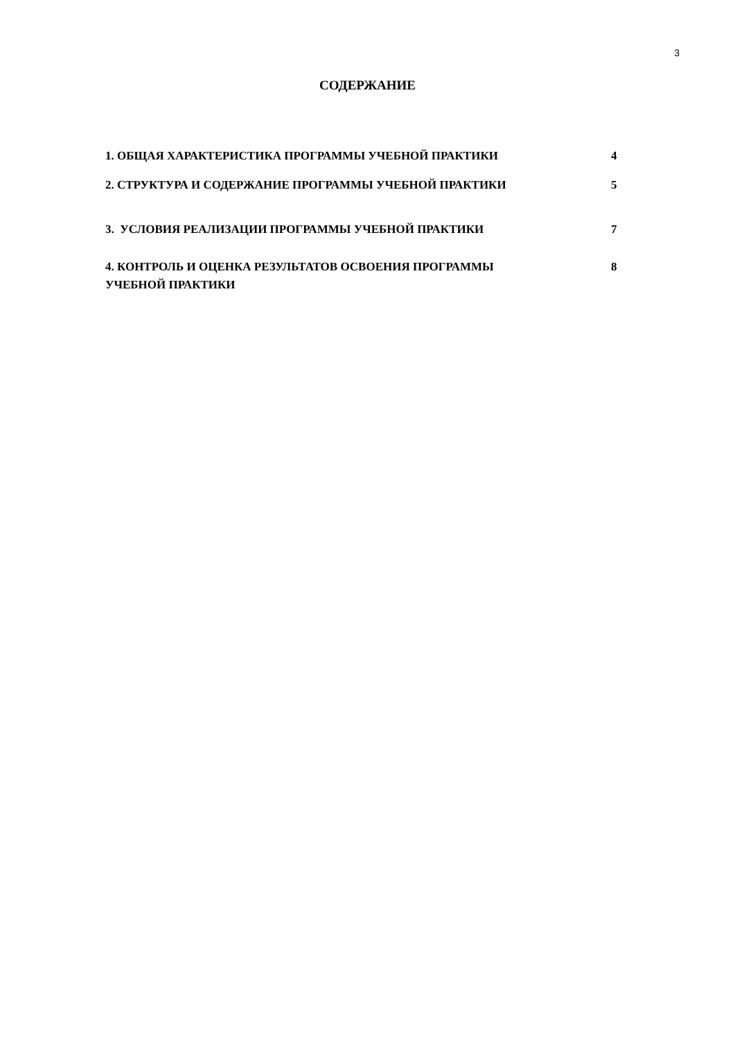3
СОДЕРЖАНИЕ
| 1. ОБЩАЯ ХАРАКТЕРИСТИКА ПРОГРАММЫ УЧЕБНОЙ ПРАКТИКИ | 4 |
| 2. СТРУКТУРА И СОДЕРЖАНИЕ ПРОГРАММЫ УЧЕБНОЙ ПРАКТИКИ | 5 |
| 3. УСЛОВИЯ РЕАЛИЗАЦИИ ПРОГРАММЫ УЧЕБНОЙ ПРАКТИКИ | 7 |
| 4. КОНТРОЛЬ И ОЦЕНКА РЕЗУЛЬТАТОВ ОСВОЕНИЯ ПРОГРАММЫ УЧЕБНОЙ ПРАКТИКИ | 8 |